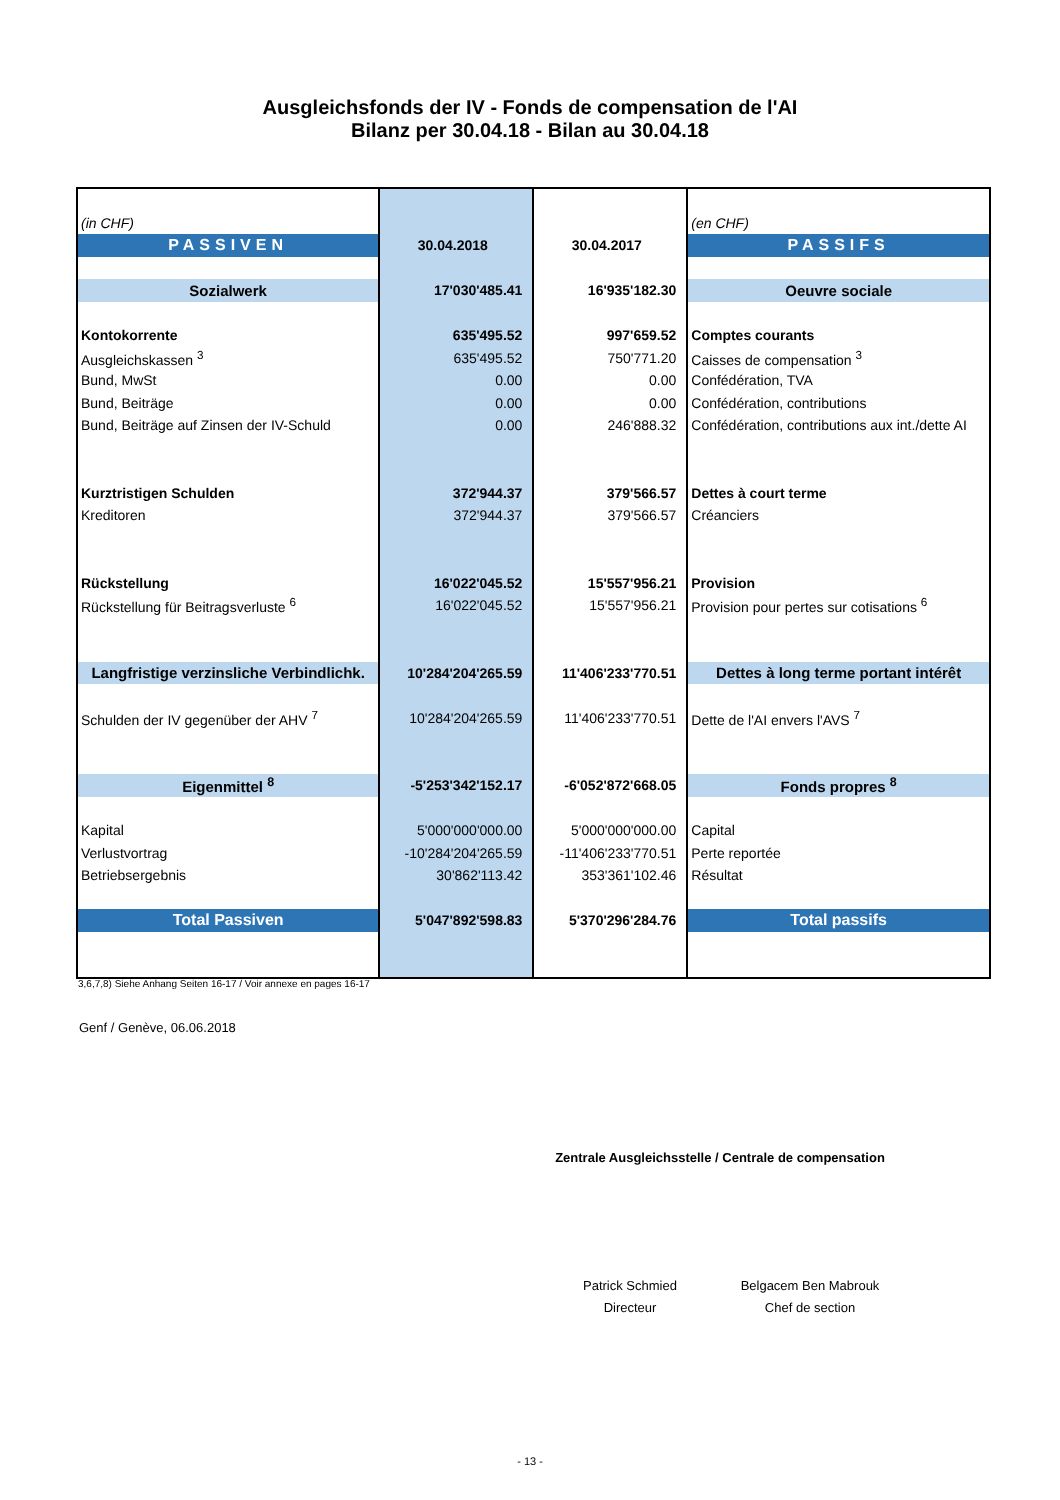Ausgleichsfonds der IV - Fonds de compensation de l'AI
Bilanz per 30.04.18 - Bilan au 30.04.18
| (in CHF) | | | (en CHF) |
| PASSIVEN | 30.04.2018 | 30.04.2017 | PASSIFS |
| Sozialwerk | 17'030'485.41 | 16'935'182.30 | Oeuvre sociale |
| Kontokorrente | 635'495.52 | 997'659.52 | Comptes courants |
| Ausgleichskassen <sup>3</sup> | 635'495.52 | 750'771.20 | Caisses de compensation <sup>3</sup> |
| Bund, MwSt | 0.00 | 0.00 | Confédération, TVA |
| Bund, Beiträge | 0.00 | 0.00 | Confédération, contributions |
| Bund, Beiträge auf Zinsen der IV-Schuld | 0.00 | 246'888.32 | Confédération, contributions aux int./dette AI |
| Kurztristigen Schulden | 372'944.37 | 379'566.57 | Dettes à court terme |
| Kreditoren | 372'944.37 | 379'566.57 | Créanciers |
| Rückstellung | 16'022'045.52 | 15'557'956.21 | Provision |
| Rückstellung für Beitragsverluste <sup>6</sup> | 16'022'045.52 | 15'557'956.21 | Provision pour pertes sur cotisations <sup>6</sup> |
| Langfristige verzinsliche Verbindlichk. | 10'284'204'265.59 | 11'406'233'770.51 | Dettes à long terme portant intérêt |
| Schulden der IV gegenüber der AHV <sup>7</sup> | 10'284'204'265.59 | 11'406'233'770.51 | Dette de l'AI envers l'AVS <sup>7</sup> |
| Eigenmittel <sup>8</sup> | -5'253'342'152.17 | -6'052'872'668.05 | Fonds propres <sup>8</sup> |
| Kapital | 5'000'000'000.00 | 5'000'000'000.00 | Capital |
| Verlustvortrag | -10'284'204'265.59 | -11'406'233'770.51 | Perte reportée |
| Betriebsergebnis | 30'862'113.42 | 353'361'102.46 | Résultat |
| Total Passiven | 5'047'892'598.83 | 5'370'296'284.76 | Total passifs |
3,6,7,8) Siehe Anhang Seiten 16-17 / Voir annexe en pages 16-17
Genf / Genève, 06.06.2018
Zentrale Ausgleichsstelle / Centrale de compensation
Patrick Schmied
Directeur
Belgacem Ben Mabrouk
Chef de section
- 13 -